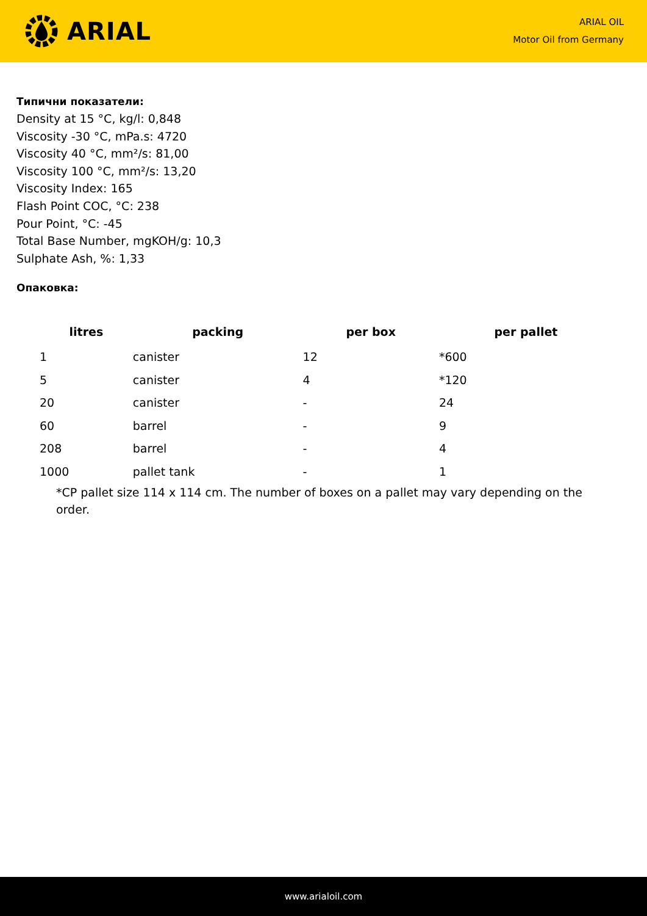ARIAL
ARIAL OIL
Motor Oil from Germany
Типични показатели:
Density at 15 °C, kg/l: 0,848
Viscosity -30 °C, mPa.s: 4720
Viscosity 40 °C, mm²/s: 81,00
Viscosity 100 °C, mm²/s: 13,20
Viscosity Index: 165
Flash Point COC, °C: 238
Pour Point, °C: -45
Total Base Number, mgKOH/g: 10,3
Sulphate Ash, %: 1,33
Опаковка:
| litres | packing | per box | per pallet |
| --- | --- | --- | --- |
| 1 | canister | 12 | *600 |
| 5 | canister | 4 | *120 |
| 20 | canister | - | 24 |
| 60 | barrel | - | 9 |
| 208 | barrel | - | 4 |
| 1000 | pallet tank | - | 1 |
*CP pallet size 114 x 114 cm. The number of boxes on a pallet may vary depending on the order.
www.arialoil.com